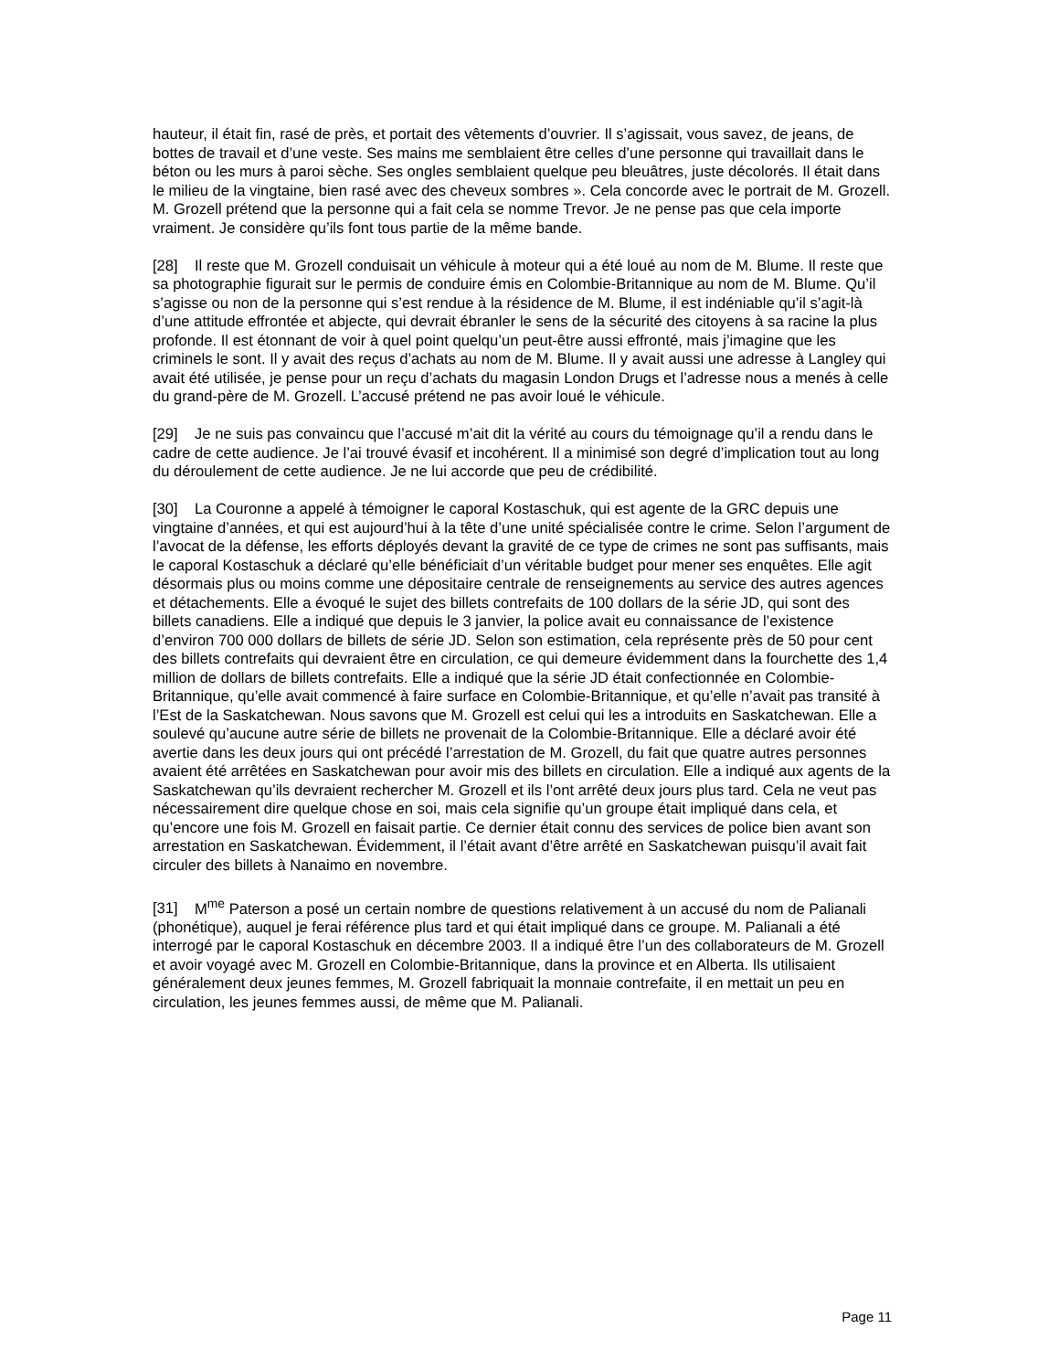hauteur, il était fin, rasé de près, et portait des vêtements d’ouvrier. Il s’agissait, vous savez, de jeans, de bottes de travail et d’une veste. Ses mains me semblaient être celles d’une personne qui travaillait dans le béton ou les murs à paroi sèche. Ses ongles semblaient quelque peu bleuâtres, juste décolorés. Il était dans le milieu de la vingtaine, bien rasé avec des cheveux sombres ». Cela concorde avec le portrait de M. Grozell. M. Grozell prétend que la personne qui a fait cela se nomme Trevor. Je ne pense pas que cela importe vraiment. Je considère qu’ils font tous partie de la même bande.
[28] Il reste que M. Grozell conduisait un véhicule à moteur qui a été loué au nom de M. Blume. Il reste que sa photographie figurait sur le permis de conduire émis en Colombie-Britannique au nom de M. Blume. Qu’il s’agisse ou non de la personne qui s’est rendue à la résidence de M. Blume, il est indéniable qu’il s’agit-là d’une attitude effrontée et abjecte, qui devrait ébranler le sens de la sécurité des citoyens à sa racine la plus profonde. Il est étonnant de voir à quel point quelqu’un peut-être aussi effronté, mais j’imagine que les criminels le sont. Il y avait des reçus d’achats au nom de M. Blume. Il y avait aussi une adresse à Langley qui avait été utilisée, je pense pour un reçu d’achats du magasin London Drugs et l’adresse nous a menés à celle du grand-père de M. Grozell. L’accusé prétend ne pas avoir loué le véhicule.
[29] Je ne suis pas convaincu que l’accusé m’ait dit la vérité au cours du témoignage qu’il a rendu dans le cadre de cette audience. Je l’ai trouvé évasif et incohérent. Il a minimisé son degré d’implication tout au long du déroulement de cette audience. Je ne lui accorde que peu de crédibilité.
[30] La Couronne a appelé à témoigner le caporal Kostaschuk, qui est agente de la GRC depuis une vingtaine d’années, et qui est aujourd’hui à la tête d’une unité spécialisée contre le crime. Selon l’argument de l’avocat de la défense, les efforts déployés devant la gravité de ce type de crimes ne sont pas suffisants, mais le caporal Kostaschuk a déclaré qu’elle bénéficiait d’un véritable budget pour mener ses enquêtes. Elle agit désormais plus ou moins comme une dépositaire centrale de renseignements au service des autres agences et détachements. Elle a évoqué le sujet des billets contrefaits de 100 dollars de la série JD, qui sont des billets canadiens. Elle a indiqué que depuis le 3 janvier, la police avait eu connaissance de l’existence d’environ 700 000 dollars de billets de série JD. Selon son estimation, cela représente près de 50 pour cent des billets contrefaits qui devraient être en circulation, ce qui demeure évidemment dans la fourchette des 1,4 million de dollars de billets contrefaits. Elle a indiqué que la série JD était confectionnée en Colombie-Britannique, qu’elle avait commencé à faire surface en Colombie-Britannique, et qu’elle n’avait pas transité à l’Est de la Saskatchewan. Nous savons que M. Grozell est celui qui les a introduits en Saskatchewan. Elle a soulevé qu’aucune autre série de billets ne provenait de la Colombie-Britannique. Elle a déclaré avoir été avertie dans les deux jours qui ont précédé l’arrestation de M. Grozell, du fait que quatre autres personnes avaient été arrêtées en Saskatchewan pour avoir mis des billets en circulation. Elle a indiqué aux agents de la Saskatchewan qu’ils devraient rechercher M. Grozell et ils l’ont arrêté deux jours plus tard. Cela ne veut pas nécessairement dire quelque chose en soi, mais cela signifie qu’un groupe était impliqué dans cela, et qu’encore une fois M. Grozell en faisait partie. Ce dernier était connu des services de police bien avant son arrestation en Saskatchewan. Évidemment, il l’était avant d’être arrêté en Saskatchewan puisqu’il avait fait circuler des billets à Nanaimo en novembre.
[31] M<sup>me</sup> Paterson a posé un certain nombre de questions relativement à un accusé du nom de Palianali (phonétique), auquel je ferai référence plus tard et qui était impliqué dans ce groupe. M. Palianali a été interrogé par le caporal Kostaschuk en décembre 2003. Il a indiqué être l’un des collaborateurs de M. Grozell et avoir voyagé avec M. Grozell en Colombie-Britannique, dans la province et en Alberta. Ils utilisaient généralement deux jeunes femmes, M. Grozell fabriquait la monnaie contrefaite, il en mettait un peu en circulation, les jeunes femmes aussi, de même que M. Palianali.
Page 11